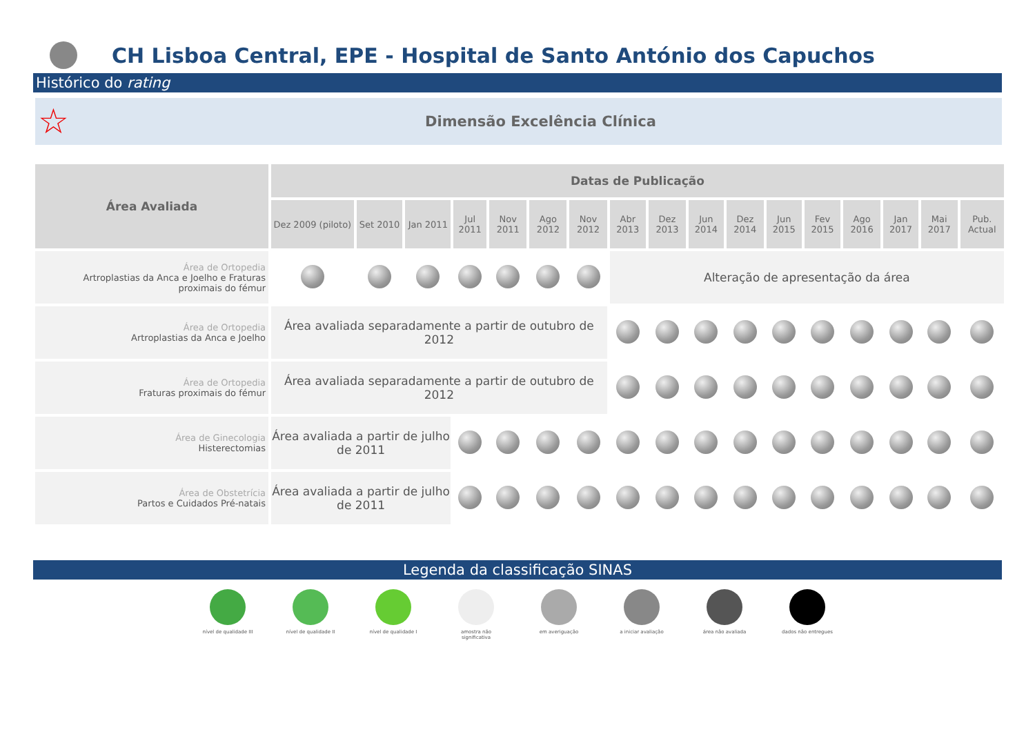CH Lisboa Central, EPE - Hospital de Santo António dos Capuchos
Histórico do rating
☆
Dimensão Excelência Clínica
| Área Avaliada | Datas de Publicação | | | | | | | | | | | | | | | | |
| --- | --- | --- | --- | --- | --- | --- | --- | --- | --- | --- | --- | --- | --- | --- | --- | --- | --- |
| | Dez 2009 (piloto) | Set 2010 | Jan 2011 | Jul 2011 | Nov 2011 | Ago 2012 | Nov 2012 | Abr 2013 | Dez 2013 | Jun 2014 | Dez 2014 | Jun 2015 | Fev 2015 | Ago 2016 | Jan 2017 | Mai 2017 | Pub. Actual |
| Área de Ortopedia Artroplastias da Anca e Joelho e Fraturas proximais do fémur | | | | | | | | Alteração de apresentação da área | | | | | | | | | |
| Área de Ortopedia Artroplastias da Anca e Joelho | Área avaliada separadamente a partir de outubro de 2012 | | | | | | | | | | | | | | | | |
| Área de Ortopedia Fraturas proximais do fémur | Área avaliada separadamente a partir de outubro de 2012 | | | | | | | | | | | | | | | | |
| Área de Ginecologia Histerectomias | Área avaliada a partir de julho de 2011 | | | | | | | | | | | | | | | | |
| Área de Obstetrícia Partos e Cuidados Pré-natais | Área avaliada a partir de julho de 2011 | | | | | | | | | | | | | | | | |
Legenda da classificação SINAS
nível de qualidade III
nível de qualidade II
nível de qualidade I
amostra não significativa
em averiguação a iniciar avaliação área não avaliada dados não entregues